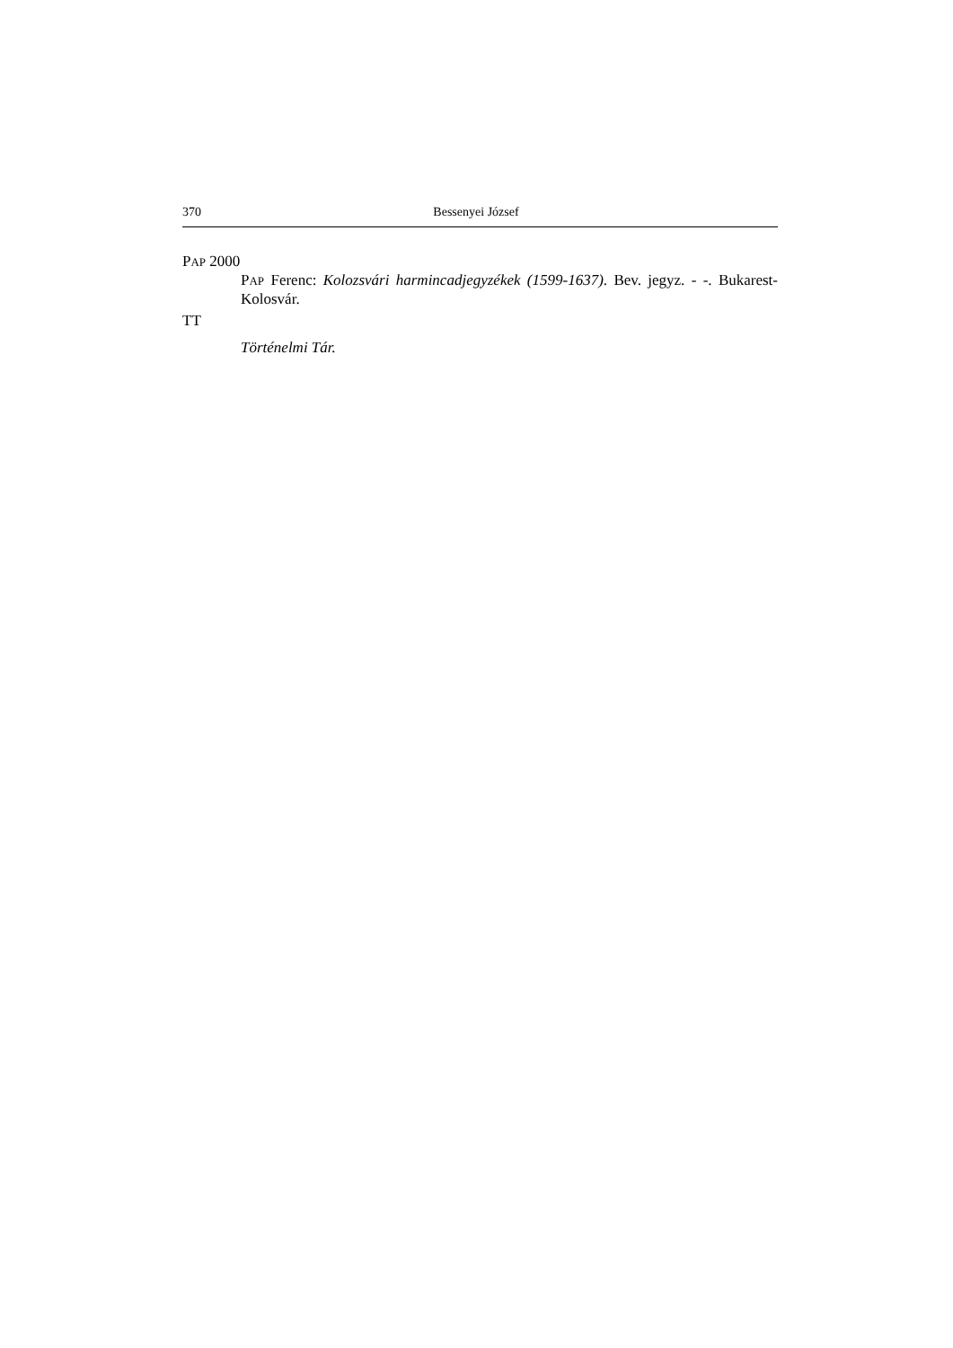370 Bessenyei József
PAP 2000
PAP Ferenc: Kolozsvári harmincadjegyzékek (1599-1637). Bev. jegyz. - -. Bukarest-Kolosvár.
TT
Történelmi Tár.